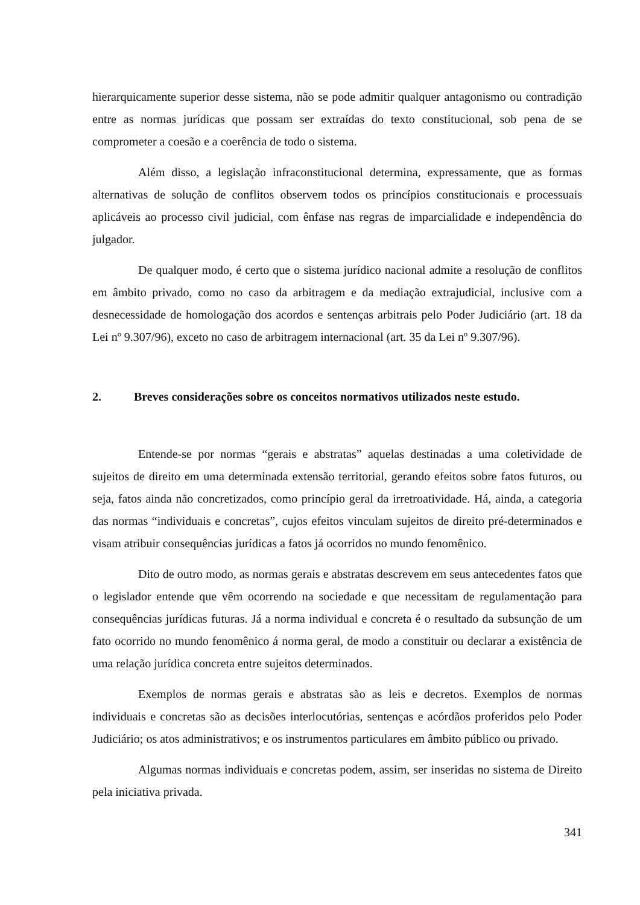hierarquicamente superior desse sistema, não se pode admitir qualquer antagonismo ou contradição entre as normas jurídicas que possam ser extraídas do texto constitucional, sob pena de se comprometer a coesão e a coerência de todo o sistema.
Além disso, a legislação infraconstitucional determina, expressamente, que as formas alternativas de solução de conflitos observem todos os princípios constitucionais e processuais aplicáveis ao processo civil judicial, com ênfase nas regras de imparcialidade e independência do julgador.
De qualquer modo, é certo que o sistema jurídico nacional admite a resolução de conflitos em âmbito privado, como no caso da arbitragem e da mediação extrajudicial, inclusive com a desnecessidade de homologação dos acordos e sentenças arbitrais pelo Poder Judiciário (art. 18 da Lei nº 9.307/96), exceto no caso de arbitragem internacional (art. 35 da Lei nº 9.307/96).
2. Breves considerações sobre os conceitos normativos utilizados neste estudo.
Entende-se por normas “gerais e abstratas” aquelas destinadas a uma coletividade de sujeitos de direito em uma determinada extensão territorial, gerando efeitos sobre fatos futuros, ou seja, fatos ainda não concretizados, como princípio geral da irretroatividade. Há, ainda, a categoria das normas “individuais e concretas”, cujos efeitos vinculam sujeitos de direito pré-determinados e visam atribuir consequências jurídicas a fatos já ocorridos no mundo fenomênico.
Dito de outro modo, as normas gerais e abstratas descrevem em seus antecedentes fatos que o legislador entende que vêm ocorrendo na sociedade e que necessitam de regulamentação para consequências jurídicas futuras. Já a norma individual e concreta é o resultado da subsunção de um fato ocorrido no mundo fenomênico á norma geral, de modo a constituir ou declarar a existência de uma relação jurídica concreta entre sujeitos determinados.
Exemplos de normas gerais e abstratas são as leis e decretos. Exemplos de normas individuais e concretas são as decisões interlocutórias, sentenças e acórdãos proferidos pelo Poder Judiciário; os atos administrativos; e os instrumentos particulares em âmbito público ou privado.
Algumas normas individuais e concretas podem, assim, ser inseridas no sistema de Direito pela iniciativa privada.
341